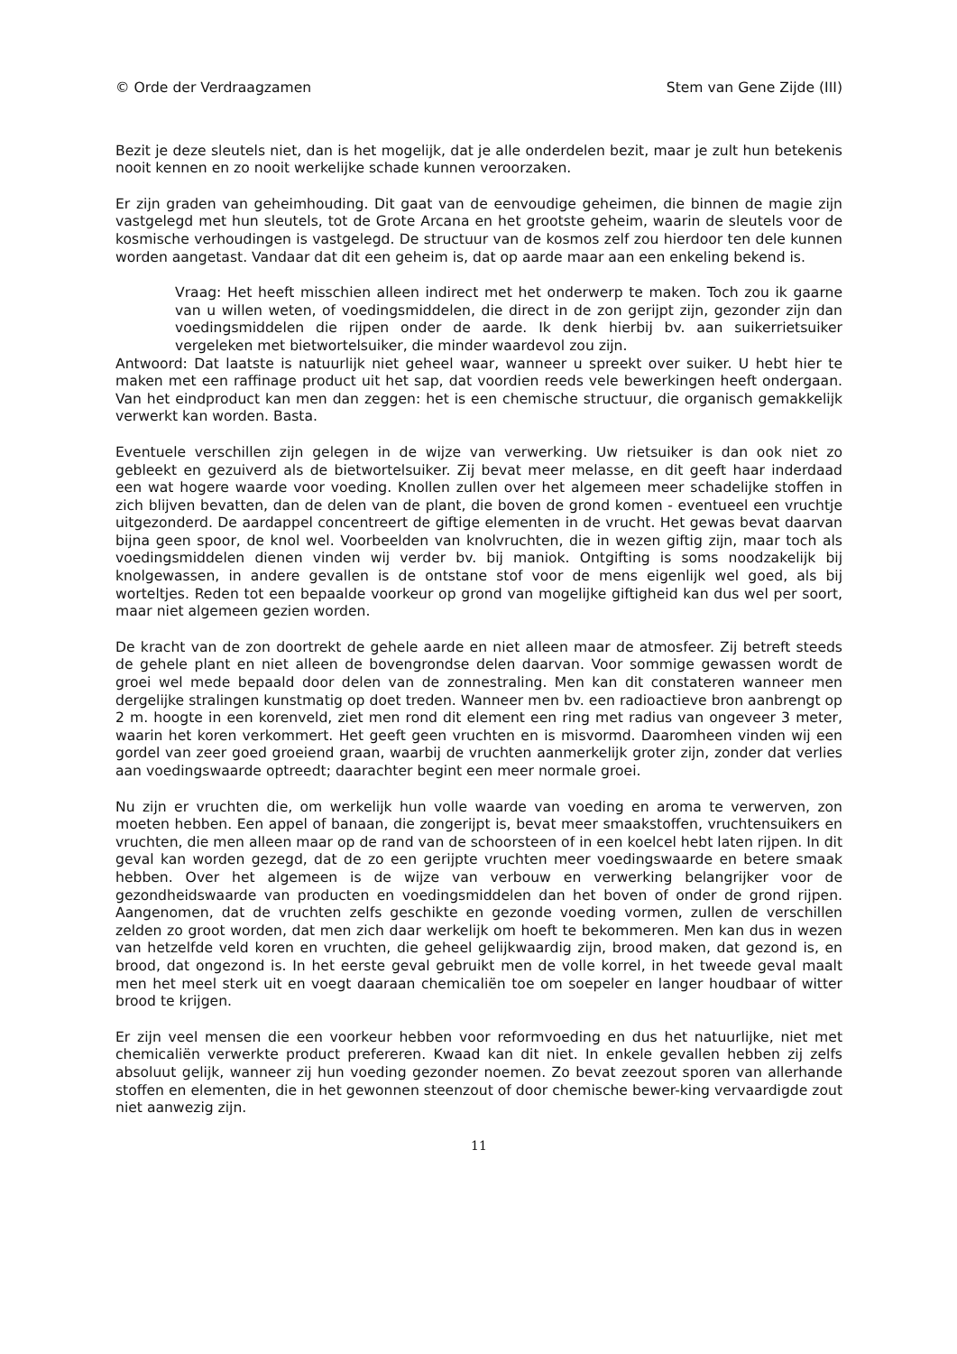© Orde der Verdraagzamen Stem van Gene Zijde (III)
Bezit je deze sleutels niet, dan is het mogelijk, dat je alle onderdelen bezit, maar je zult hun betekenis nooit kennen en zo nooit werkelijke schade kunnen veroorzaken.
Er zijn graden van geheimhouding. Dit gaat van de eenvoudige geheimen, die binnen de magie zijn vastgelegd met hun sleutels, tot de Grote Arcana en het grootste geheim, waarin de sleutels voor de kosmische verhoudingen is vastgelegd. De structuur van de kosmos zelf zou hierdoor ten dele kunnen worden aangetast. Vandaar dat dit een geheim is, dat op aarde maar aan een enkeling bekend is.
Vraag: Het heeft misschien alleen indirect met het onderwerp te maken. Toch zou ik gaarne van u willen weten, of voedingsmiddelen, die direct in de zon gerijpt zijn, gezonder zijn dan voedingsmiddelen die rijpen onder de aarde. Ik denk hierbij bv. aan suikerrietsuiker vergeleken met bietwortelsuiker, die minder waardevol zou zijn.
Antwoord: Dat laatste is natuurlijk niet geheel waar, wanneer u spreekt over suiker. U hebt hier te maken met een raffinage product uit het sap, dat voordien reeds vele bewerkingen heeft ondergaan. Van het eindproduct kan men dan zeggen: het is een chemische structuur, die organisch gemakkelijk verwerkt kan worden. Basta.
Eventuele verschillen zijn gelegen in de wijze van verwerking. Uw rietsuiker is dan ook niet zo gebleekt en gezuiverd als de bietwortelsuiker. Zij bevat meer melasse, en dit geeft haar inderdaad een wat hogere waarde voor voeding. Knollen zullen over het algemeen meer schadelijke stoffen in zich blijven bevatten, dan de delen van de plant, die boven de grond komen - eventueel een vruchtje uitgezonderd. De aardappel concentreert de giftige elementen in de vrucht. Het gewas bevat daarvan bijna geen spoor, de knol wel. Voorbeelden van knolvruchten, die in wezen giftig zijn, maar toch als voedingsmiddelen dienen vinden wij verder bv. bij maniok. Ontgifting is soms noodzakelijk bij knolgewassen, in andere gevallen is de ontstane stof voor de mens eigenlijk wel goed, als bij worteltjes. Reden tot een bepaalde voorkeur op grond van mogelijke giftigheid kan dus wel per soort, maar niet algemeen gezien worden.
De kracht van de zon doortrekt de gehele aarde en niet alleen maar de atmosfeer. Zij betreft steeds de gehele plant en niet alleen de bovengrondse delen daarvan. Voor sommige gewassen wordt de groei wel mede bepaald door delen van de zonnestraling. Men kan dit constateren wanneer men dergelijke stralingen kunstmatig op doet treden. Wanneer men bv. een radioactieve bron aanbrengt op 2 m. hoogte in een korenveld, ziet men rond dit element een ring met radius van ongeveer 3 meter, waarin het koren verkommert. Het geeft geen vruchten en is misvormd. Daaromheen vinden wij een gordel van zeer goed groeiend graan, waarbij de vruchten aanmerkelijk groter zijn, zonder dat verlies aan voedingswaarde optreedt; daarachter begint een meer normale groei.
Nu zijn er vruchten die, om werkelijk hun volle waarde van voeding en aroma te verwerven, zon moeten hebben. Een appel of banaan, die zongerijpt is, bevat meer smaakstoffen, vruchtensuikers en vruchten, die men alleen maar op de rand van de schoorsteen of in een koelcel hebt laten rijpen. In dit geval kan worden gezegd, dat de zo een gerijpte vruchten meer voedingswaarde en betere smaak hebben. Over het algemeen is de wijze van verbouw en verwerking belangrijker voor de gezondheidswaarde van producten en voedingsmiddelen dan het boven of onder de grond rijpen. Aangenomen, dat de vruchten zelfs geschikte en gezonde voeding vormen, zullen de verschillen zelden zo groot worden, dat men zich daar werkelijk om hoeft te bekommeren. Men kan dus in wezen van hetzelfde veld koren en vruchten, die geheel gelijkwaardig zijn, brood maken, dat gezond is, en brood, dat ongezond is. In het eerste geval gebruikt men de volle korrel, in het tweede geval maalt men het meel sterk uit en voegt daaraan chemicaliën toe om soepeler en langer houdbaar of witter brood te krijgen.
Er zijn veel mensen die een voorkeur hebben voor reformvoeding en dus het natuurlijke, niet met chemicaliën verwerkte product prefereren. Kwaad kan dit niet. In enkele gevallen hebben zij zelfs absoluut gelijk, wanneer zij hun voeding gezonder noemen. Zo bevat zeezout sporen van allerhande stoffen en elementen, die in het gewonnen steenzout of door chemische bewer-king vervaardigde zout niet aanwezig zijn.
11